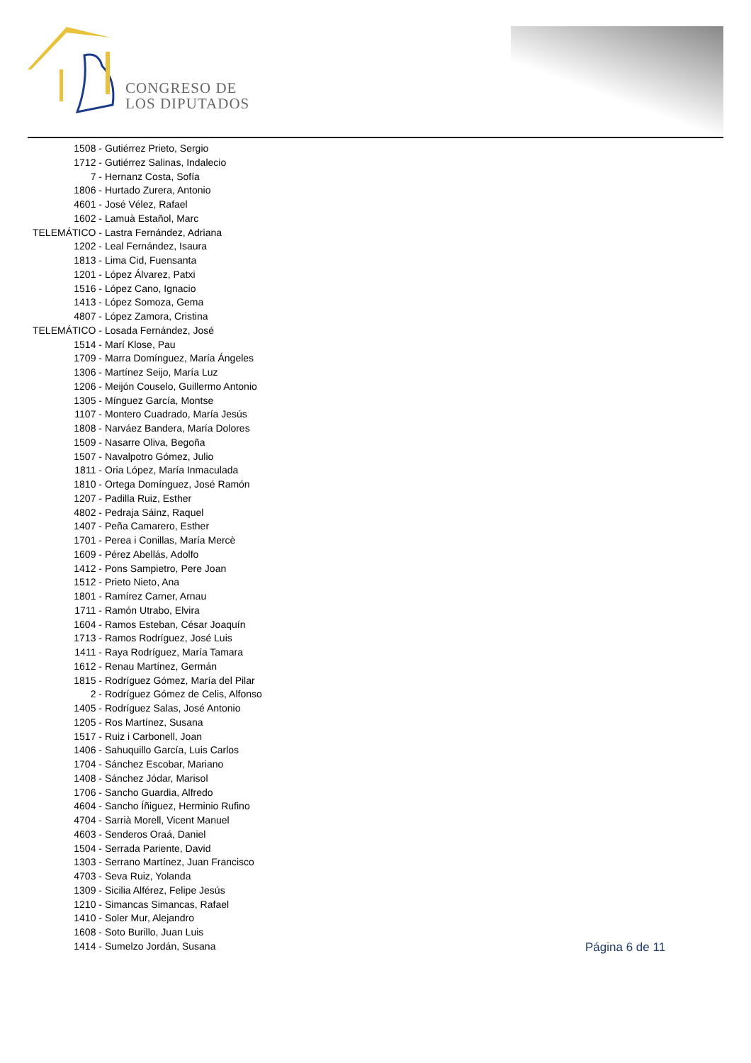CONGRESO DE
LOS DIPUTADOS
1508 - Gutiérrez Prieto, Sergio
1712 - Gutiérrez Salinas, Indalecio
7 - Hernanz Costa, Sofía
1806 - Hurtado Zurera, Antonio
4601 - José Vélez, Rafael
1602 - Lamuà Estañol, Marc
TELEMÁTICO - Lastra Fernández, Adriana
1202 - Leal Fernández, Isaura
1813 - Lima Cid, Fuensanta
1201 - López Álvarez, Patxi
1516 - López Cano, Ignacio
1413 - López Somoza, Gema
4807 - López Zamora, Cristina
TELEMÁTICO - Losada Fernández, José
1514 - Marí Klose, Pau
1709 - Marra Domínguez, María Ángeles
1306 - Martínez Seijo, María Luz
1206 - Meijón Couselo, Guillermo Antonio
1305 - Mínguez García, Montse
1107 - Montero Cuadrado, María Jesús
1808 - Narváez Bandera, María Dolores
1509 - Nasarre Oliva, Begoña
1507 - Navalpotro Gómez, Julio
1811 - Oria López, María Inmaculada
1810 - Ortega Domínguez, José Ramón
1207 - Padilla Ruiz, Esther
4802 - Pedraja Sáinz, Raquel
1407 - Peña Camarero, Esther
1701 - Perea i Conillas, María Mercè
1609 - Pérez Abellás, Adolfo
1412 - Pons Sampietro, Pere Joan
1512 - Prieto Nieto, Ana
1801 - Ramírez Carner, Arnau
1711 - Ramón Utrabo, Elvira
1604 - Ramos Esteban, César Joaquín
1713 - Ramos Rodríguez, José Luis
1411 - Raya Rodríguez, María Tamara
1612 - Renau Martínez, Germán
1815 - Rodríguez Gómez, María del Pilar
2 - Rodríguez Gómez de Celis, Alfonso
1405 - Rodríguez Salas, José Antonio
1205 - Ros Martínez, Susana
1517 - Ruiz i Carbonell, Joan
1406 - Sahuquillo García, Luis Carlos
1704 - Sánchez Escobar, Mariano
1408 - Sánchez Jódar, Marisol
1706 - Sancho Guardia, Alfredo
4604 - Sancho Íñiguez, Herminio Rufino
4704 - Sarrià Morell, Vicent Manuel
4603 - Senderos Oraá, Daniel
1504 - Serrada Pariente, David
1303 - Serrano Martínez, Juan Francisco
4703 - Seva Ruiz, Yolanda
1309 - Sicilia Alférez, Felipe Jesús
1210 - Simancas Simancas, Rafael
1410 - Soler Mur, Alejandro
1608 - Soto Burillo, Juan Luis
1414 - Sumelzo Jordán, Susana
Página 6 de 11